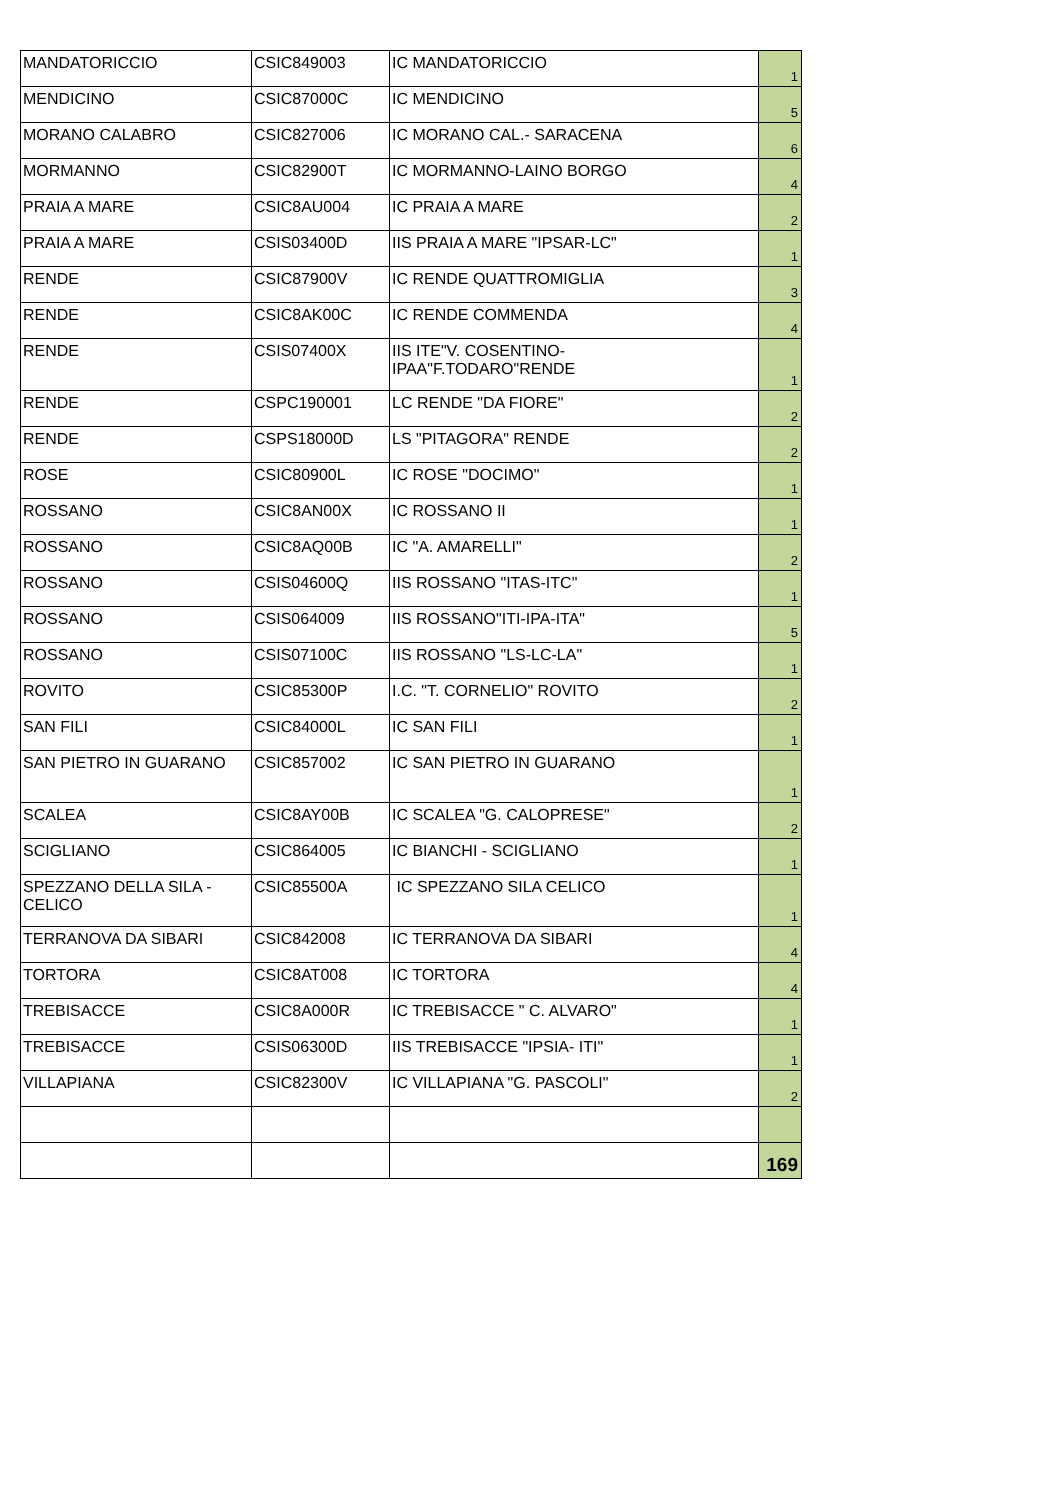| MANDATORICCIO | CSIC849003 | IC MANDATORICCIO | 1 |
| MENDICINO | CSIC87000C | IC MENDICINO | 5 |
| MORANO CALABRO | CSIC827006 | IC MORANO CAL.- SARACENA | 6 |
| MORMANNO | CSIC82900T | IC MORMANNO-LAINO BORGO | 4 |
| PRAIA A MARE | CSIC8AU004 | IC PRAIA A MARE | 2 |
| PRAIA A MARE | CSIS03400D | IIS PRAIA A MARE "IPSAR-LC" | 1 |
| RENDE | CSIC87900V | IC RENDE QUATTROMIGLIA | 3 |
| RENDE | CSIC8AK00C | IC RENDE COMMENDA | 4 |
| RENDE | CSIS07400X | IIS ITE"V. COSENTINO- IPAA"F.TODARO"RENDE | 1 |
| RENDE | CSPC190001 | LC RENDE "DA FIORE" | 2 |
| RENDE | CSPS18000D | LS "PITAGORA" RENDE | 2 |
| ROSE | CSIC80900L | IC ROSE "DOCIMO" | 1 |
| ROSSANO | CSIC8AN00X | IC ROSSANO II | 1 |
| ROSSANO | CSIC8AQ00B | IC "A. AMARELLI" | 2 |
| ROSSANO | CSIS04600Q | IIS ROSSANO "ITAS-ITC" | 1 |
| ROSSANO | CSIS064009 | IIS ROSSANO"ITI-IPA-ITA" | 5 |
| ROSSANO | CSIS07100C | IIS ROSSANO "LS-LC-LA" | 1 |
| ROVITO | CSIC85300P | I.C. "T. CORNELIO" ROVITO | 2 |
| SAN FILI | CSIC84000L | IC SAN FILI | 1 |
| SAN PIETRO IN GUARANO | CSIC857002 | IC SAN PIETRO IN GUARANO | 1 |
| SCALEA | CSIC8AY00B | IC SCALEA "G. CALOPRESE" | 2 |
| SCIGLIANO | CSIC864005 | IC BIANCHI - SCIGLIANO | 1 |
| SPEZZANO DELLA SILA - CELICO | CSIC85500A | IC SPEZZANO SILA CELICO | 1 |
| TERRANOVA DA SIBARI | CSIC842008 | IC TERRANOVA DA SIBARI | 4 |
| TORTORA | CSIC8AT008 | IC TORTORA | 4 |
| TREBISACCE | CSIC8A000R | IC TREBISACCE " C. ALVARO" | 1 |
| TREBISACCE | CSIS06300D | IIS TREBISACCE "IPSIA- ITI" | 1 |
| VILLAPIANA | CSIC82300V | IC VILLAPIANA "G. PASCOLI" | 2 |
| | | | 169 |